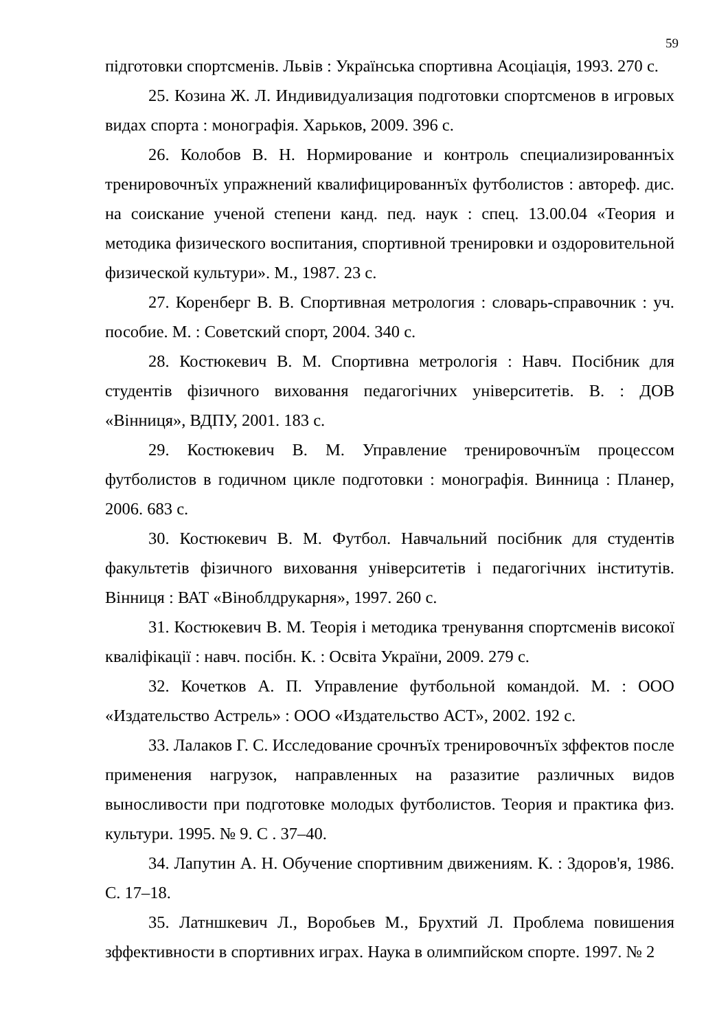59
підготовки спортсменів. Львів : Українська спортивна Асоціація, 1993. 270 с.
25. Козина Ж. Л. Индивидуализация подготовки спортсменов в игровых видах спорта : монографія. Харьков, 2009. 396 с.
26. Колобов В. Н. Нормирование и контроль специализированнъіх тренировочнъїх упражнений квалифицированнъїх футболистов : автореф. дис. на соискание ученой степени канд. пед. наук : спец. 13.00.04 «Теория и методика физического воспитания, спортивной тренировки и оздоровительной физической культури». М., 1987. 23 с.
27. Коренберг В. В. Спортивная метрология : словарь-справочник : уч. пособие. М. : Советский спорт, 2004. 340 с.
28. Костюкевич В. М. Спортивна метрологія : Навч. Посібник для студентів фізичного виховання педагогічних університетів. В. : ДОВ «Вінниця», ВДПУ, 2001. 183 с.
29. Костюкевич В. М. Управление тренировочнъїм процессом футболистов в годичном цикле подготовки : монографія. Винница : Планер, 2006. 683 с.
30. Костюкевич В. М. Футбол. Навчальний посібник для студентів факультетів фізичного виховання університетів і педагогічних інститутів. Вінниця : ВАТ «Віноблдрукарня», 1997. 260 с.
31. Костюкевич В. М. Теорія і методика тренування спортсменів високої кваліфікації : навч. посібн. К. : Освіта України, 2009. 279 с.
32. Кочетков А. П. Управление футбольной командой. М. : ООО «Издательство Астрель» : ООО «Издательство АСТ», 2002. 192 с.
33. Лалаков Г. С. Исследование срочнъїх тренировочнъїх зффектов после применения нагрузок, направленных на разазитие различных видов выносливости при подготовке молодых футболистов. Теория и практика физ. культури. 1995. № 9. С . 37–40.
34. Лапутин А. Н. Обучение спортивним движениям. К. : Здоров'я, 1986. С. 17–18.
35. Латншкевич Л., Воробьев М., Брухтий Л. Проблема повишения зффективности в спортивних играх. Наука в олимпийском спорте. 1997. № 2